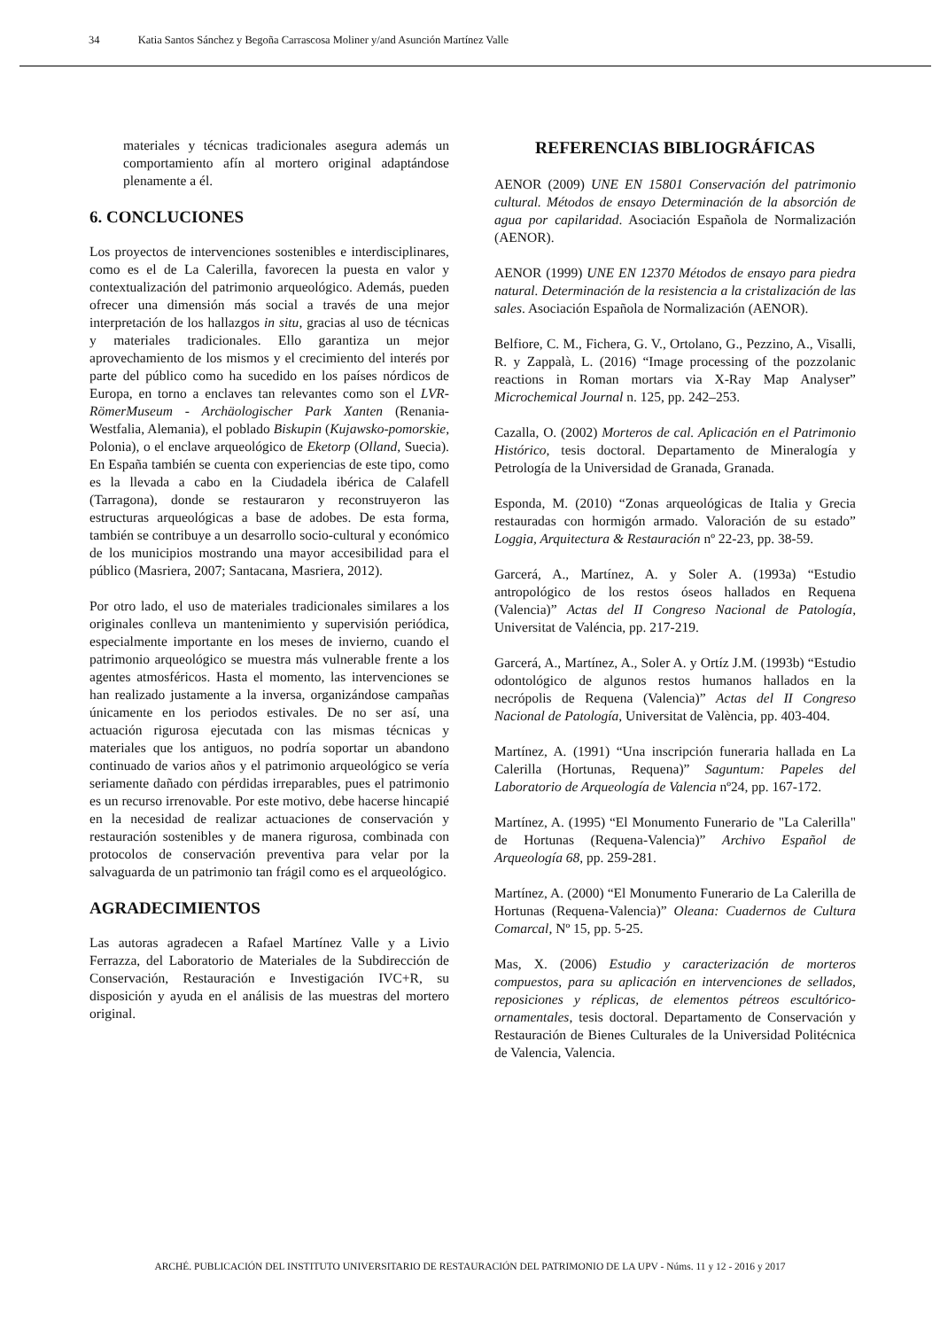34 Katia Santos Sánchez y Begoña Carrascosa Moliner y/and Asunción Martínez Valle
materiales y técnicas tradicionales asegura además un comportamiento afín al mortero original adaptándose plenamente a él.
6. CONCLUCIONES
Los proyectos de intervenciones sostenibles e interdisciplinares, como es el de La Calerilla, favorecen la puesta en valor y contextualización del patrimonio arqueológico. Además, pueden ofrecer una dimensión más social a través de una mejor interpretación de los hallazgos in situ, gracias al uso de técnicas y materiales tradicionales. Ello garantiza un mejor aprovechamiento de los mismos y el crecimiento del interés por parte del público como ha sucedido en los países nórdicos de Europa, en torno a enclaves tan relevantes como son el LVR-RömerMuseum - Archäologischer Park Xanten (Renania-Westfalia, Alemania), el poblado Biskupin (Kujawsko-pomorskie, Polonia), o el enclave arqueológico de Eketorp (Olland, Suecia). En España también se cuenta con experiencias de este tipo, como es la llevada a cabo en la Ciudadela ibérica de Calafell (Tarragona), donde se restauraron y reconstruyeron las estructuras arqueológicas a base de adobes. De esta forma, también se contribuye a un desarrollo socio-cultural y económico de los municipios mostrando una mayor accesibilidad para el público (Masriera, 2007; Santacana, Masriera, 2012).
Por otro lado, el uso de materiales tradicionales similares a los originales conlleva un mantenimiento y supervisión periódica, especialmente importante en los meses de invierno, cuando el patrimonio arqueológico se muestra más vulnerable frente a los agentes atmosféricos. Hasta el momento, las intervenciones se han realizado justamente a la inversa, organizándose campañas únicamente en los periodos estivales. De no ser así, una actuación rigurosa ejecutada con las mismas técnicas y materiales que los antiguos, no podría soportar un abandono continuado de varios años y el patrimonio arqueológico se vería seriamente dañado con pérdidas irreparables, pues el patrimonio es un recurso irrenovable. Por este motivo, debe hacerse hincapié en la necesidad de realizar actuaciones de conservación y restauración sostenibles y de manera rigurosa, combinada con protocolos de conservación preventiva para velar por la salvaguarda de un patrimonio tan frágil como es el arqueológico.
AGRADECIMIENTOS
Las autoras agradecen a Rafael Martínez Valle y a Livio Ferrazza, del Laboratorio de Materiales de la Subdirección de Conservación, Restauración e Investigación IVC+R, su disposición y ayuda en el análisis de las muestras del mortero original.
REFERENCIAS BIBLIOGRÁFICAS
AENOR (2009) UNE EN 15801 Conservación del patrimonio cultural. Métodos de ensayo Determinación de la absorción de agua por capilaridad. Asociación Española de Normalización (AENOR).
AENOR (1999) UNE EN 12370 Métodos de ensayo para piedra natural. Determinación de la resistencia a la cristalización de las sales. Asociación Española de Normalización (AENOR).
Belfiore, C. M., Fichera, G. V., Ortolano, G., Pezzino, A., Visalli, R. y Zappalà, L. (2016) “Image processing of the pozzolanic reactions in Roman mortars via X-Ray Map Analyser” Microchemical Journal n. 125, pp. 242–253.
Cazalla, O. (2002) Morteros de cal. Aplicación en el Patrimonio Histórico, tesis doctoral. Departamento de Mineralogía y Petrología de la Universidad de Granada, Granada.
Esponda, M. (2010) “Zonas arqueológicas de Italia y Grecia restauradas con hormigón armado. Valoración de su estado” Loggia, Arquitectura & Restauración nº 22-23, pp. 38-59.
Garcerá, A., Martínez, A. y Soler A. (1993a) “Estudio antropológico de los restos óseos hallados en Requena (Valencia)” Actas del II Congreso Nacional de Patología, Universitat de Valéncia, pp. 217-219.
Garcerá, A., Martínez, A., Soler A. y Ortíz J.M. (1993b) “Estudio odontológico de algunos restos humanos hallados en la necrópolis de Requena (Valencia)” Actas del II Congreso Nacional de Patología, Universitat de València, pp. 403-404.
Martínez, A. (1991) “Una inscripción funeraria hallada en La Calerilla (Hortunas, Requena)” Saguntum: Papeles del Laboratorio de Arqueología de Valencia nº24, pp. 167-172.
Martínez, A. (1995) “El Monumento Funerario de "La Calerilla" de Hortunas (Requena-Valencia)” Archivo Español de Arqueología 68, pp. 259-281.
Martínez, A. (2000) “El Monumento Funerario de La Calerilla de Hortunas (Requena-Valencia)” Oleana: Cuadernos de Cultura Comarcal, Nº 15, pp. 5-25.
Mas, X. (2006) Estudio y caracterización de morteros compuestos, para su aplicación en intervenciones de sellados, reposiciones y réplicas, de elementos pétreos escultórico-ornamentales, tesis doctoral. Departamento de Conservación y Restauración de Bienes Culturales de la Universidad Politécnica de Valencia, Valencia.
ARCHÉ. PUBLICACIÓN DEL INSTITUTO UNIVERSITARIO DE RESTAURACIÓN DEL PATRIMONIO DE LA UPV - Núms. 11 y 12 - 2016 y 2017